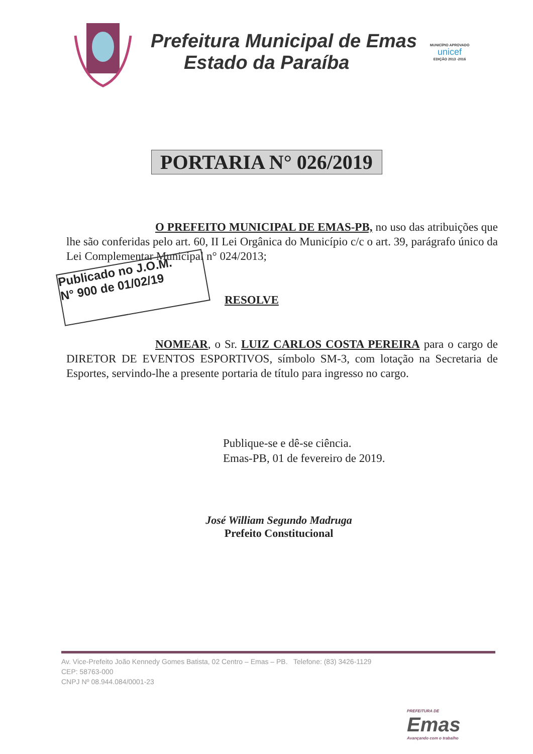Prefeitura Municipal de Emas
Estado da Paraíba
MUNICÍPIO APROVADO
unicef
EDIÇÃO 2013 -2016
PORTARIA N° 026/2019
O PREFEITO MUNICIPAL DE EMAS-PB, no uso das atribuições que lhe são conferidas pelo art. 60, II Lei Orgânica do Município c/c o art. 39, parágrafo único da Lei Complementar Municipal n° 024/2013;
Publicado no J.O.M.
N° 900 de 01/02/19
RESOLVE
NOMEAR, o Sr. LUIZ CARLOS COSTA PEREIRA para o cargo de DIRETOR DE EVENTOS ESPORTIVOS, símbolo SM-3, com lotação na Secretaria de Esportes, servindo-lhe a presente portaria de título para ingresso no cargo.
Publique-se e dê-se ciência.
Emas-PB, 01 de fevereiro de 2019.
José William Segundo Madruga
Prefeito Constitucional
Av. Vice-Prefeito João Kennedy Gomes Batista, 02 Centro – Emas – PB. Telefone: (83) 3426-1129
CEP: 58763-000
CNPJ Nº 08.944.084/0001-23
PREFEITURA DE
Emas
Avançando com o trabalho